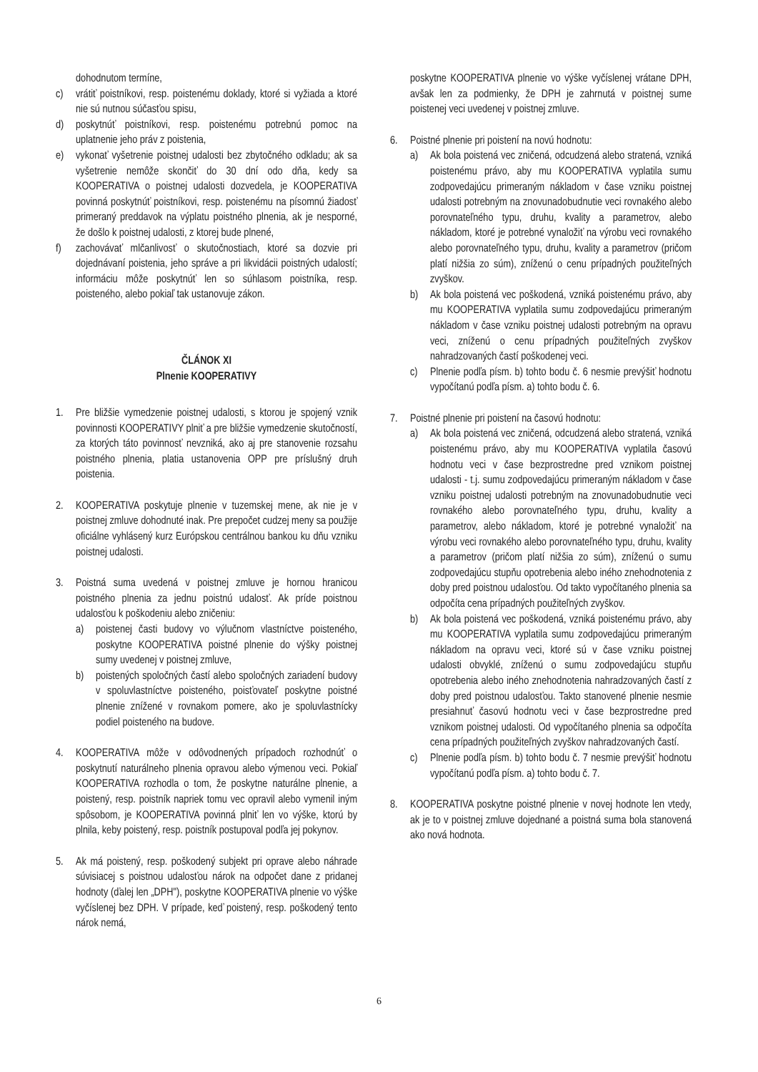dohodnutom termíne,
c) vrátiť poistníkovi, resp. poistenému doklady, ktoré si vyžiada a ktoré nie sú nutnou súčasťou spisu,
d) poskytnúť poistníkovi, resp. poistenému potrebnú pomoc na uplatnenie jeho práv z poistenia,
e) vykonať vyšetrenie poistnej udalosti bez zbytočného odkladu; ak sa vyšetrenie nemôže skončiť do 30 dní odo dňa, kedy sa KOOPERATIVA o poistnej udalosti dozvedela, je KOOPERATIVA povinná poskytnúť poistníkovi, resp. poistenému na písomnú žiadosť primeraný preddavok na výplatu poistného plnenia, ak je nesporné, že došlo k poistnej udalosti, z ktorej bude plnené,
f) zachovávať mlčanlivosť o skutočnostiach, ktoré sa dozvie pri dojednávaní poistenia, jeho správe a pri likvidácii poistných udalostí; informáciu môže poskytnúť len so súhlasom poistníka, resp. poisteného, alebo pokiaľ tak ustanovuje zákon.
ČLÁNOK XI
Plnenie KOOPERATIVY
1. Pre bližšie vymedzenie poistnej udalosti, s ktorou je spojený vznik povinnosti KOOPERATIVY plniť a pre bližšie vymedzenie skutočností, za ktorých táto povinnosť nevzniká, ako aj pre stanovenie rozsahu poistného plnenia, platia ustanovenia OPP pre príslušný druh poistenia.
2. KOOPERATIVA poskytuje plnenie v tuzemskej mene, ak nie je v poistnej zmluve dohodnuté inak. Pre prepočet cudzej meny sa použije oficiálne vyhlásený kurz Európskou centrálnou bankou ku dňu vzniku poistnej udalosti.
3. Poistná suma uvedená v poistnej zmluve je hornou hranicou poistného plnenia za jednu poistnú udalosť. Ak príde poistnou udalosťou k poškodeniu alebo zničeniu:
a) poistenej časti budovy vo výlučnom vlastníctve poisteného, poskytne KOOPERATIVA poistné plnenie do výšky poistnej sumy uvedenej v poistnej zmluve,
b) poistených spoločných častí alebo spoločných zariadení budovy v spoluvlastníctve poisteného, poisťovateľ poskytne poistné plnenie znížené v rovnakom pomere, ako je spoluvlastnícky podiel poisteného na budove.
4. KOOPERATIVA môže v odôvodnených prípadoch rozhodnúť o poskytnutí naturálneho plnenia opravou alebo výmenou veci. Pokiaľ KOOPERATIVA rozhodla o tom, že poskytne naturálne plnenie, a poistený, resp. poistník napriek tomu vec opravil alebo vymenil iným spôsobom, je KOOPERATIVA povinná plniť len vo výške, ktorú by plnila, keby poistený, resp. poistník postupoval podľa jej pokynov.
5. Ak má poistený, resp. poškodený subjekt pri oprave alebo náhrade súvisiacej s poistnou udalosťou nárok na odpočet dane z pridanej hodnoty (ďalej len „DPH"), poskytne KOOPERATIVA plnenie vo výške vyčíslenej bez DPH. V prípade, keď poistený, resp. poškodený tento nárok nemá,
poskytne KOOPERATIVA plnenie vo výške vyčíslenej vrátane DPH, avšak len za podmienky, že DPH je zahrnutá v poistnej sume poistenej veci uvedenej v poistnej zmluve.
6. Poistné plnenie pri poistení na novú hodnotu:
a) Ak bola poistená vec zničená, odcudzená alebo stratená, vzniká poistenému právo, aby mu KOOPERATIVA vyplatila sumu zodpovedajúcu primeraným nákladom v čase vzniku poistnej udalosti potrebným na znovunadobudnutie veci rovnakého alebo porovnateľného typu, druhu, kvality a parametrov, alebo nákladom, ktoré je potrebné vynaložiť na výrobu veci rovnakého alebo porovnateľného typu, druhu, kvality a parametrov (pričom platí nižšia zo súm), zníženú o cenu prípadných použiteľných zvyškov.
b) Ak bola poistená vec poškodená, vzniká poistenému právo, aby mu KOOPERATIVA vyplatila sumu zodpovedajúcu primeraným nákladom v čase vzniku poistnej udalosti potrebným na opravu veci, zníženú o cenu prípadných použiteľných zvyškov nahradzovaných častí poškodenej veci.
c) Plnenie podľa písm. b) tohto bodu č. 6 nesmie prevýšiť hodnotu vypočítanú podľa písm. a) tohto bodu č. 6.
7. Poistné plnenie pri poistení na časovú hodnotu:
a) Ak bola poistená vec zničená, odcudzená alebo stratená, vzniká poistenému právo, aby mu KOOPERATIVA vyplatila časovú hodnotu veci v čase bezprostredne pred vznikom poistnej udalosti - t.j. sumu zodpovedajúcu primeraným nákladom v čase vzniku poistnej udalosti potrebným na znovunadobudnutie veci rovnakého alebo porovnateľného typu, druhu, kvality a parametrov, alebo nákladom, ktoré je potrebné vynaložiť na výrobu veci rovnakého alebo porovnateľného typu, druhu, kvality a parametrov (pričom platí nižšia zo súm), zníženú o sumu zodpovedajúcu stupňu opotrebenia alebo iného znehodnotenia z doby pred poistnou udalosťou. Od takto vypočítaného plnenia sa odpočíta cena prípadných použiteľných zvyškov.
b) Ak bola poistená vec poškodená, vzniká poistenému právo, aby mu KOOPERATIVA vyplatila sumu zodpovedajúcu primeraným nákladom na opravu veci, ktoré sú v čase vzniku poistnej udalosti obvyklé, zníženú o sumu zodpovedajúcu stupňu opotrebenia alebo iného znehodnotenia nahradzovaných častí z doby pred poistnou udalosťou. Takto stanovené plnenie nesmie presiahnuť časovú hodnotu veci v čase bezprostredne pred vznikom poistnej udalosti. Od vypočítaného plnenia sa odpočíta cena prípadných použiteľných zvyškov nahradzovaných častí.
c) Plnenie podľa písm. b) tohto bodu č. 7 nesmie prevýšiť hodnotu vypočítanú podľa písm. a) tohto bodu č. 7.
8. KOOPERATIVA poskytne poistné plnenie v novej hodnote len vtedy, ak je to v poistnej zmluve dojednané a poistná suma bola stanovená ako nová hodnota.
6